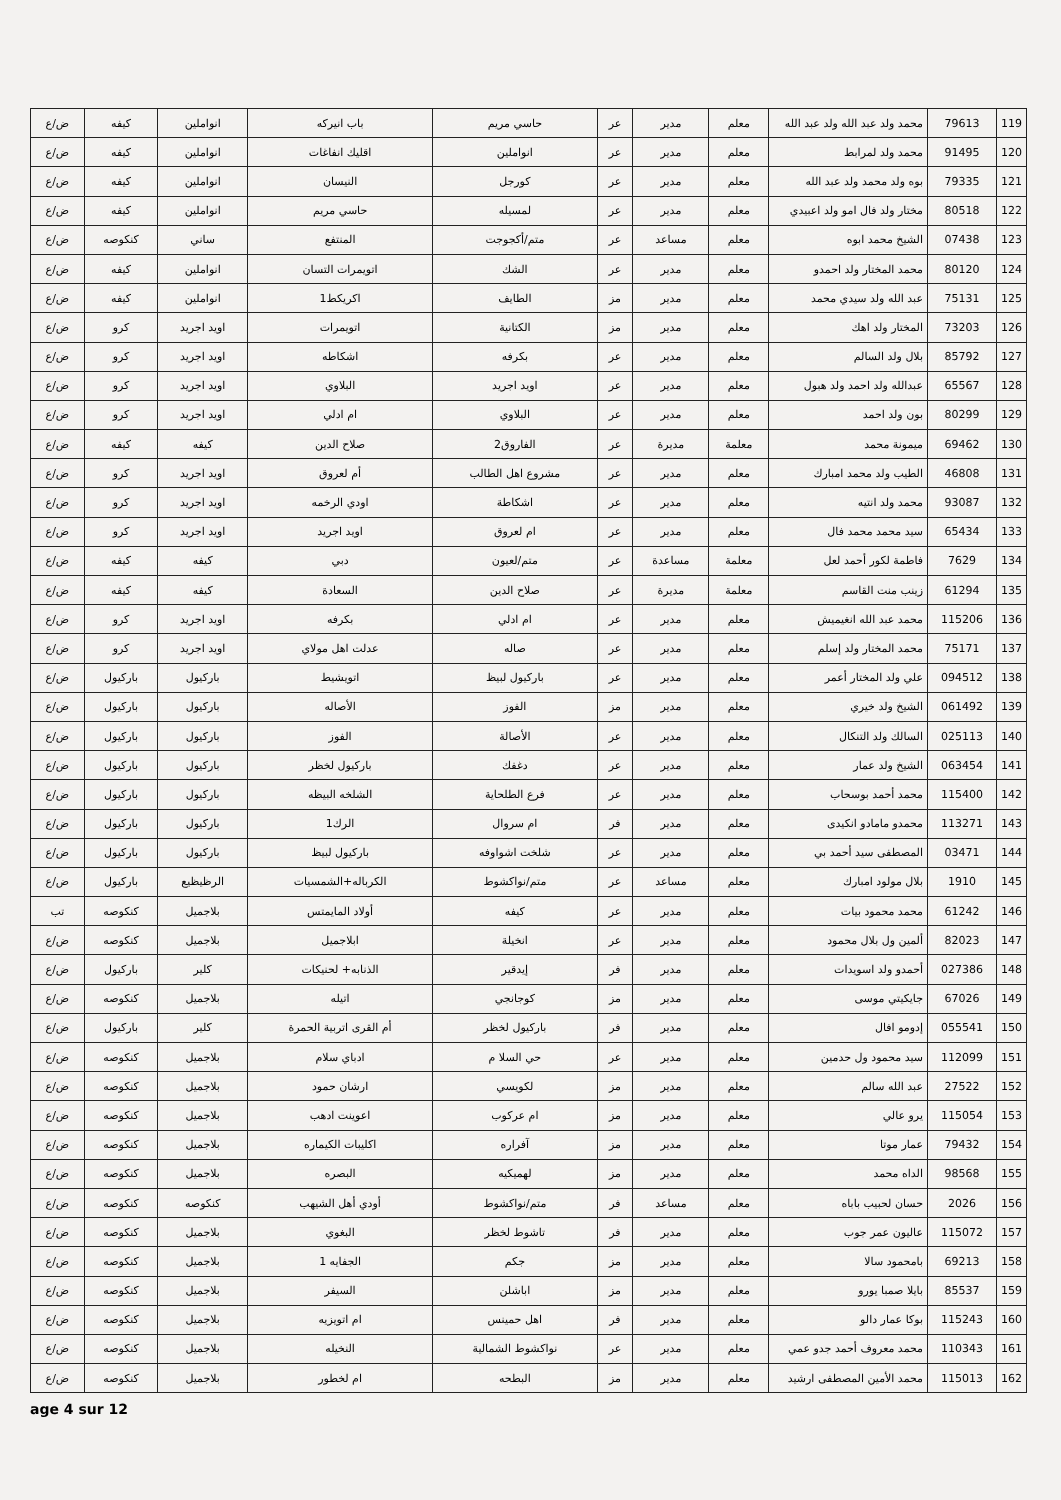| 119 | 79613 | محمد ولد عبد الله ولد عبد الله | معلم | مدير | عر | حاسي مريم | باب انيركه | انواملين | كيفه | ض/ع |
| 120 | 91495 | محمد ولد لمرابط | معلم | مدير | عر | انواملين | اقليك انفاغات | انواملين | كيفه | ض/ع |
| 121 | 79335 | بوه ولد محمد ولد عبد الله | معلم | مدير | عر | كورجل | النيسان | انواملين | كيفه | ض/ع |
| 122 | 80518 | مختار ولد فال امو ولد اعبيدي | معلم | مدير | عر | لمسيله | حاسي مريم | انواملين | كيفه | ض/ع |
| 123 | 07438 | الشيخ محمد ابوه | معلم | مساعد | عر | متم/أكجوجت | المنتفع | ساني | كنكوصه | ض/ع |
| 124 | 80120 | محمد المختار ولد احمدو | معلم | مدير | عر | الشك | اتويمرات التسان | انواملين | كيفه | ض/ع |
| 125 | 75131 | عبد الله ولد سيدي محمد | معلم | مدير | مز | الطايف | اكريكط1 | انواملين | كيفه | ض/ع |
| 126 | 73203 | المختار ولد اهك | معلم | مدير | مز | الكتانية | اتويمرات | اويد اجريد | كرو | ض/ع |
| 127 | 85792 | بلال ولد السالم | معلم | مدير | عر | بكرفه | اشكاطه | اويد اجريد | كرو | ض/ع |
| 128 | 65567 | عبدالله ولد احمد ولد هبول | معلم | مدير | عر | اويد اجريد | البلاوي | اويد اجريد | كرو | ض/ع |
| 129 | 80299 | بون ولد احمد | معلم | مدير | عر | البلاوي | ام ادلي | اويد اجريد | كرو | ض/ع |
| 130 | 69462 | ميمونة محمد | معلمة | مديرة | عر | الفاروق2 | صلاح الدين | كيفه | كيفه | ض/ع |
| 131 | 46808 | الطيب ولد محمد امبارك | معلم | مدير | عر | مشروع اهل الطالب | أم لعروق | اويد اجريد | كرو | ض/ع |
| 132 | 93087 | محمد ولد انتيه | معلم | مدير | عر | اشكاطة | اودي الرخمه | اويد اجريد | كرو | ض/ع |
| 133 | 65434 | سيد محمد محمد فال | معلم | مدير | عر | ام لعروق | اويد اجريد | اويد اجريد | كرو | ض/ع |
| 134 | 7629 | فاطمة لكور أحمد لعل | معلمة | مساعدة | عر | متم/لعيون | دبي | كيفه | كيفه | ض/ع |
| 135 | 61294 | زينب منت القاسم | معلمة | مديرة | عر | صلاح الدين | السعادة | كيفه | كيفه | ض/ع |
| 136 | 115206 | محمد عبد الله انغيميش | معلم | مدير | عر | ام ادلي | بكرفه | اويد اجريد | كرو | ض/ع |
| 137 | 75171 | محمد المختار ولد إسلم | معلم | مدير | عر | صاله | عدلت اهل مولاي | اويد اجريد | كرو | ض/ع |
| 138 | 094512 | علي ولد المختار أعمر | معلم | مدير | عر | باركيول لبيظ | اتويشيط | باركيول | باركيول | ض/ع |
| 139 | 061492 | الشيخ ولد خيري | معلم | مدير | مز | الفوز | الأصاله | باركيول | باركيول | ض/ع |
| 140 | 025113 | السالك ولد التنكال | معلم | مدير | عر | الأصالة | الفوز | باركيول | باركيول | ض/ع |
| 141 | 063454 | الشيخ ولد عمار | معلم | مدير | عر | دغفك | باركيول لخظر | باركيول | باركيول | ض/ع |
| 142 | 115400 | محمد أحمد بوسحاب | معلم | مدير | عر | فرع الطلحاية | الشلخه البيظه | باركيول | باركيول | ض/ع |
| 143 | 113271 | محمدو مامادو انكيدى | معلم | مدير | فر | ام سروال | الرك1 | باركيول | باركيول | ض/ع |
| 144 | 03471 | المصطفى سيد أحمد بي | معلم | مدير | عر | شلخت اشواوفه | باركيول لبيظ | باركيول | باركيول | ض/ع |
| 145 | 1910 | بلال مولود امبارك | معلم | مساعد | عر | متم/نواكشوط | الكرباله+الشمسيات | الرظيظيع | باركيول | ض/ع |
| 146 | 61242 | محمد محمود بيات | معلم | مدير | عر | كيفه | أولاد المايمتس | بلاجميل | كنكوصه | تب |
| 147 | 82023 | ألمين ول بلال محمود | معلم | مدير | عر | انخيلة | ابلاجميل | بلاجميل | كنكوصه | ض/ع |
| 148 | 027386 | أحمدو ولد اسويدات | معلم | مدير | فر | إيدقير | الذنابه+ لحنيكات | كلير | باركيول | ض/ع |
| 149 | 67026 | جايكيتي موسى | معلم | مدير | مز | كوجانجي | اتيله | بلاجميل | كنكوصه | ض/ع |
| 150 | 055541 | إدومو افال | معلم | مدير | فر | باركيول لخظر | أم القرى اتربية الحمرة | كلير | باركيول | ض/ع |
| 151 | 112099 | سيد محمود ول حدمين | معلم | مدير | عر | حي السلا م | ادباي سلام | بلاجميل | كنكوصه | ض/ع |
| 152 | 27522 | عبد الله سالم | معلم | مدير | مز | لكويسي | ارشان حمود | بلاجميل | كنكوصه | ض/ع |
| 153 | 115054 | يرو عالي | معلم | مدير | مز | ام عركوب | اعوينت ادهب | بلاجميل | كنكوصه | ض/ع |
| 154 | 79432 | عمار موتا | معلم | مدير | مز | آفراره | اكليبات الكيماره | بلاجميل | كنكوصه | ض/ع |
| 155 | 98568 | الداه محمد | معلم | مدير | مز | لهميكيه | البصره | بلاجميل | كنكوصه | ض/ع |
| 156 | 2026 | حسان لحبيب باباه | معلم | مساعد | فر | متم/نواكشوط | أودي أهل الشيهب | كنكوصه | كنكوصه | ض/ع |
| 157 | 115072 | عاليون عمر جوب | معلم | مدير | فر | تاشوط لخظر | البغوي | بلاجميل | كنكوصه | ض/ع |
| 158 | 69213 | بامحمود سالا | معلم | مدير | مز | جكم | الجفايه 1 | بلاجميل | كنكوصه | ض/ع |
| 159 | 85537 | بايلا صمبا يورو | معلم | مدير | مز | اباشلن | السيفر | بلاجميل | كنكوصه | ض/ع |
| 160 | 115243 | بوكا عمار دالو | معلم | مدير | فر | اهل حمينس | ام اتويزيه | بلاجميل | كنكوصه | ض/ع |
| 161 | 110343 | محمد معروف أحمد جدو عمي | معلم | مدير | عر | نواكشوط الشمالية | النخيله | بلاجميل | كنكوصه | ض/ع |
| 162 | 115013 | محمد الأمين المصطفى ارشيد | معلم | مدير | مز | البطحه | ام لخطور | بلاجميل | كنكوصه | ض/ع |
age 4 sur 12